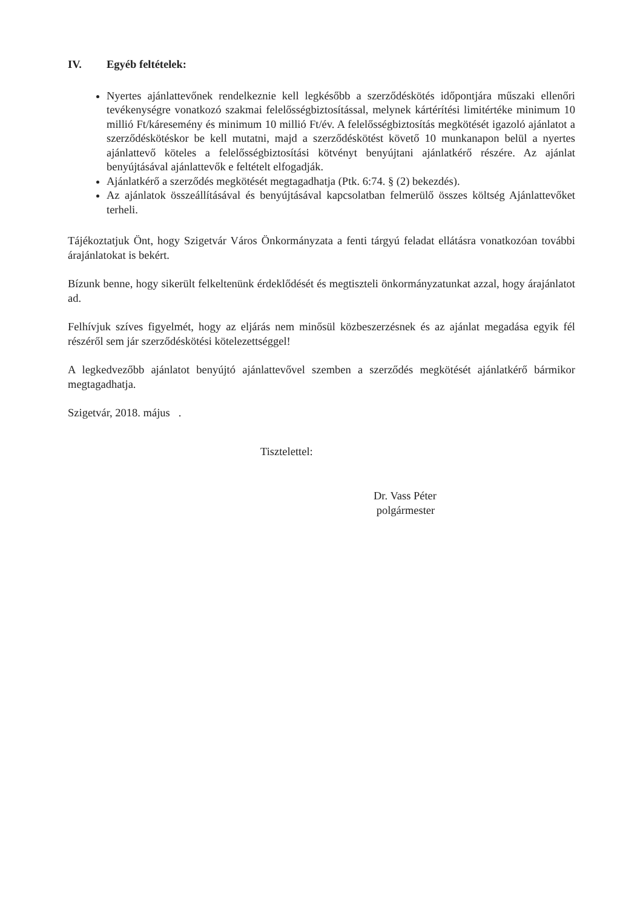IV. Egyéb feltételek:
Nyertes ajánlattevőnek rendelkeznie kell legkésőbb a szerződéskötés időpontjára műszaki ellenőri tevékenységre vonatkozó szakmai felelősségbiztosítással, melynek kártérítési limitértéke minimum 10 millió Ft/káresemény és minimum 10 millió Ft/év. A felelősségbiztosítás megkötését igazoló ajánlatot a szerződéskötéskor be kell mutatni, majd a szerződéskötést követő 10 munkanapon belül a nyertes ajánlattevő köteles a felelősségbiztosítási kötvényt benyújtani ajánlatkérő részére. Az ajánlat benyújtásával ajánlattevők e feltételt elfogadják.
Ajánlatkérő a szerződés megkötését megtagadhatja (Ptk. 6:74. § (2) bekezdés).
Az ajánlatok összeállításával és benyújtásával kapcsolatban felmerülő összes költség Ajánlattevőket terheli.
Tájékoztatjuk Önt, hogy Szigetvár Város Önkormányzata a fenti tárgyú feladat ellátásra vonatkozóan további árajánlatokat is bekért.
Bízunk benne, hogy sikerült felkeltenünk érdeklődését és megtiszteli önkormányzatunkat azzal, hogy árajánlatot ad.
Felhívjuk szíves figyelmét, hogy az eljárás nem minősül közbeszerzésnek és az ajánlat megadása egyik fél részéről sem jár szerződéskötési kötelezettséggel!
A legkedvezőbb ajánlatot benyújtó ajánlattevővel szemben a szerződés megkötését ajánlatkérő bármikor megtagadhatja.
Szigetvár, 2018. május .
Tisztelettel:
Dr. Vass Péter
polgármester